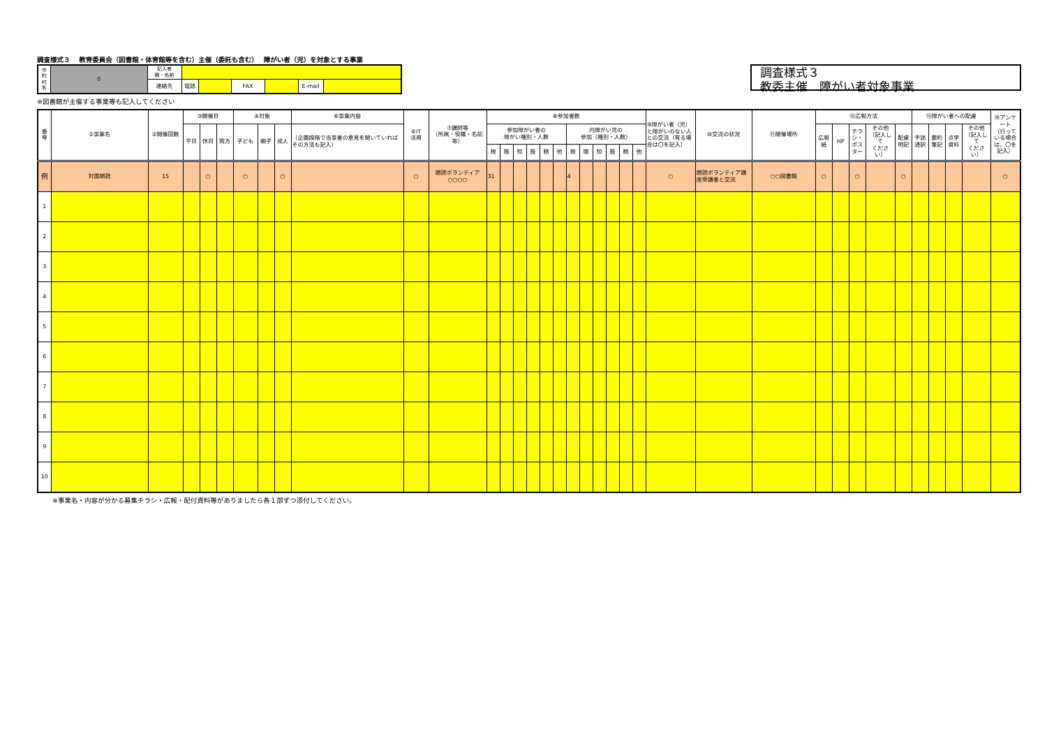調査様式３　 教育委員会（図書館・体育館等を含む）主催（委託も含む）　 障がい者（児）を対象とする事業
| 市 町 村 名 | 0 | 記入者 職・名前 | | | | | | |
| | | 連絡先 | 電話 | | FAX | | E-mail | |
調査様式３
教委主催　障がい者対象事業
※図書館が主催する事業等も記入してください
| 番 号 | ①事業名 | ②開催回数 | ③開催日 | | | ④対象 | | | ⑥事業内容 | ⑥IT 活用 | ⑦講師等 （所属・役職・名前等） | ⑧参加者数 | | | | | | | | | | | | ⑨障がい者（児）と障がいのない人との交流（有る場合は〇を記入） | ⑩交流の状況 | ⑪開催場所 | ⑫広報方法 | | | | | ⑬障がい者への配慮 | | | | ⑭アンケート （行っている場合は、〇を記入） |
| --- | --- | --- | --- | --- | --- | --- | --- | --- | --- | --- | --- | --- | --- | --- | --- | --- | --- | --- | --- | --- | --- | --- | --- | --- | --- | --- | --- | --- | --- | --- | --- | --- | --- | --- | --- | --- |
| | | | 平日 | 休日 | 両方 | 子ども | 親子 | 成人 | （企画段階で当事者の意見を聞いていれば その方法も記入） | | | 参加障がい者の 障がい種別・人数 | | | | | | 内障がい児の 参加（種別・人数） | | | | | | | | | 広報 紙 | HP | チラ シ・ ポス ター | その他 （記入して ください） | 配慮 明記 | 手話 通訳 | 要約 筆記 | 点字 資料 | その他 （記入して ください） | |
| | | | | | | | | | | | | 視 | 聴 | 知 | 肢 | 精 | 他 | 視 | 聴 | 知 | 肢 | 精 | 他 | | | | | | | | | | | | | |
| 例 | 対面朗読 | 15 | | ○ | | ○ | | ○ | | ○ | 朗読ボランティア ○○○○ | 31 | | | | | | 4 | | | | | | ○ | 朗読ボランティア講座受講者と交流 | ○○図書館 | ○ | | ○ | | ○ | | | | | ○ |
| 1 | | | | | | | | | | | | | | | | | | | | | | | | | | | | | | | | | | | | |
| 2 | | | | | | | | | | | | | | | | | | | | | | | | | | | | | | | | | | | | |
| 3 | | | | | | | | | | | | | | | | | | | | | | | | | | | | | | | | | | | | |
| 4 | | | | | | | | | | | | | | | | | | | | | | | | | | | | | | | | | | | | |
| 5 | | | | | | | | | | | | | | | | | | | | | | | | | | | | | | | | | | | | |
| 6 | | | | | | | | | | | | | | | | | | | | | | | | | | | | | | | | | | | | |
| 7 | | | | | | | | | | | | | | | | | | | | | | | | | | | | | | | | | | | | |
| 8 | | | | | | | | | | | | | | | | | | | | | | | | | | | | | | | | | | | | |
| 9 | | | | | | | | | | | | | | | | | | | | | | | | | | | | | | | | | | | | |
| 10 | | | | | | | | | | | | | | | | | | | | | | | | | | | | | | | | | | | | |
※事業名・内容が分かる募集チラシ・広報・配付資料等がありましたら各１部ずつ添付してください。